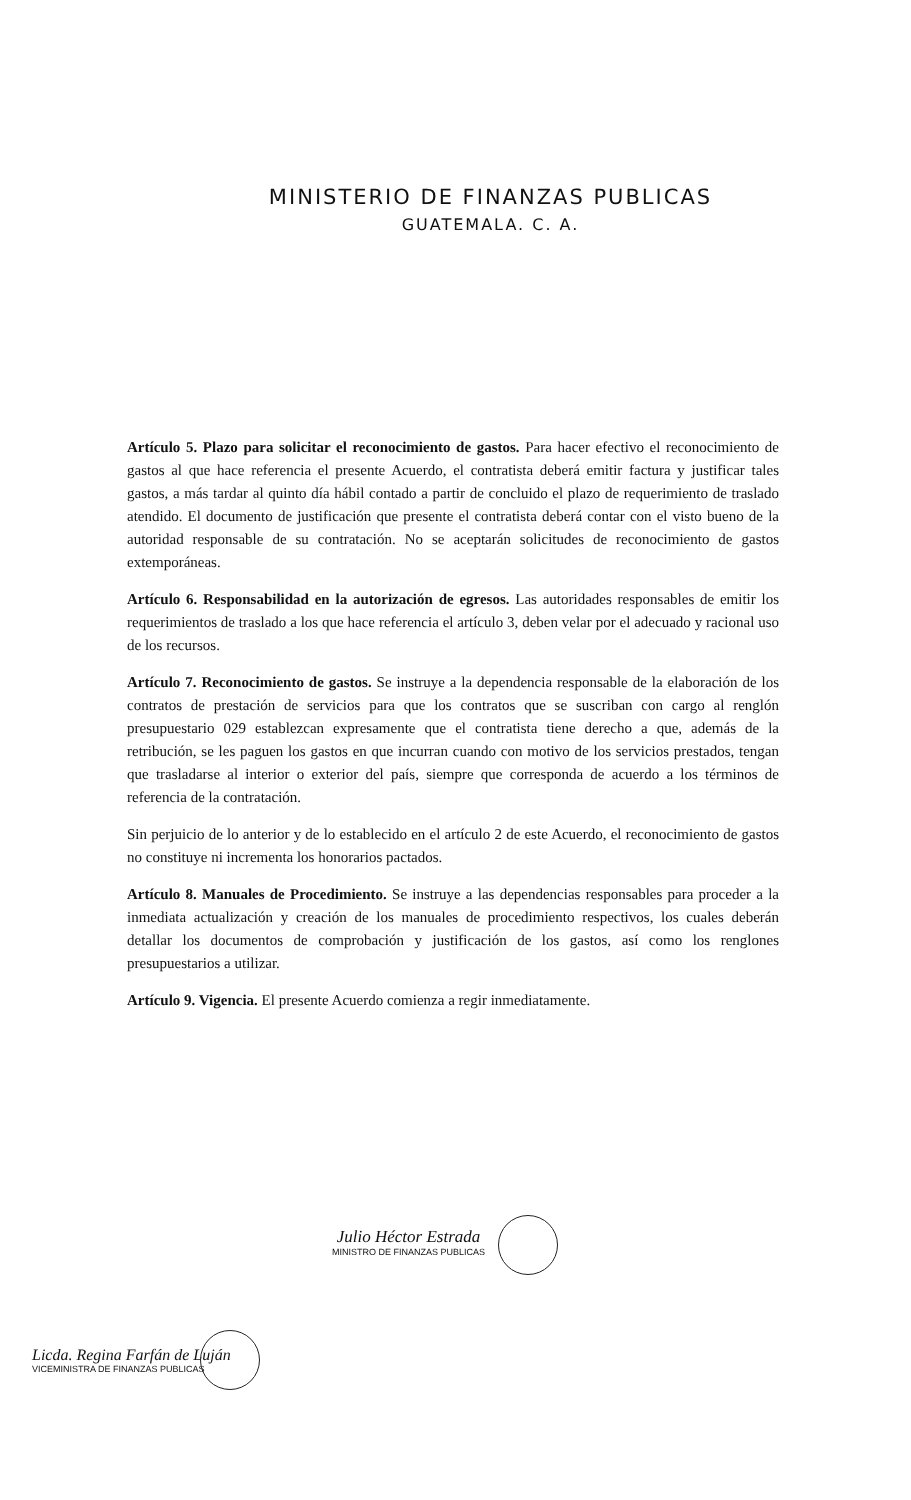MINISTERIO DE FINANZAS PUBLICAS
GUATEMALA. C. A.
Artículo 5. Plazo para solicitar el reconocimiento de gastos. Para hacer efectivo el reconocimiento de gastos al que hace referencia el presente Acuerdo, el contratista deberá emitir factura y justificar tales gastos, a más tardar al quinto día hábil contado a partir de concluido el plazo de requerimiento de traslado atendido. El documento de justificación que presente el contratista deberá contar con el visto bueno de la autoridad responsable de su contratación. No se aceptarán solicitudes de reconocimiento de gastos extemporáneas.
Artículo 6. Responsabilidad en la autorización de egresos. Las autoridades responsables de emitir los requerimientos de traslado a los que hace referencia el artículo 3, deben velar por el adecuado y racional uso de los recursos.
Artículo 7. Reconocimiento de gastos. Se instruye a la dependencia responsable de la elaboración de los contratos de prestación de servicios para que los contratos que se suscriban con cargo al renglón presupuestario 029 establezcan expresamente que el contratista tiene derecho a que, además de la retribución, se les paguen los gastos en que incurran cuando con motivo de los servicios prestados, tengan que trasladarse al interior o exterior del país, siempre que corresponda de acuerdo a los términos de referencia de la contratación.
Sin perjuicio de lo anterior y de lo establecido en el artículo 2 de este Acuerdo, el reconocimiento de gastos no constituye ni incrementa los honorarios pactados.
Artículo 8. Manuales de Procedimiento. Se instruye a las dependencias responsables para proceder a la inmediata actualización y creación de los manuales de procedimiento respectivos, los cuales deberán detallar los documentos de comprobación y justificación de los gastos, así como los renglones presupuestarios a utilizar.
Artículo 9. Vigencia. El presente Acuerdo comienza a regir inmediatamente.
Julio Héctor Estrada
MINISTRO DE FINANZAS PUBLICAS
Licda. Regina Farfán de Luján
VICEMINISTRA DE FINANZAS PUBLICAS